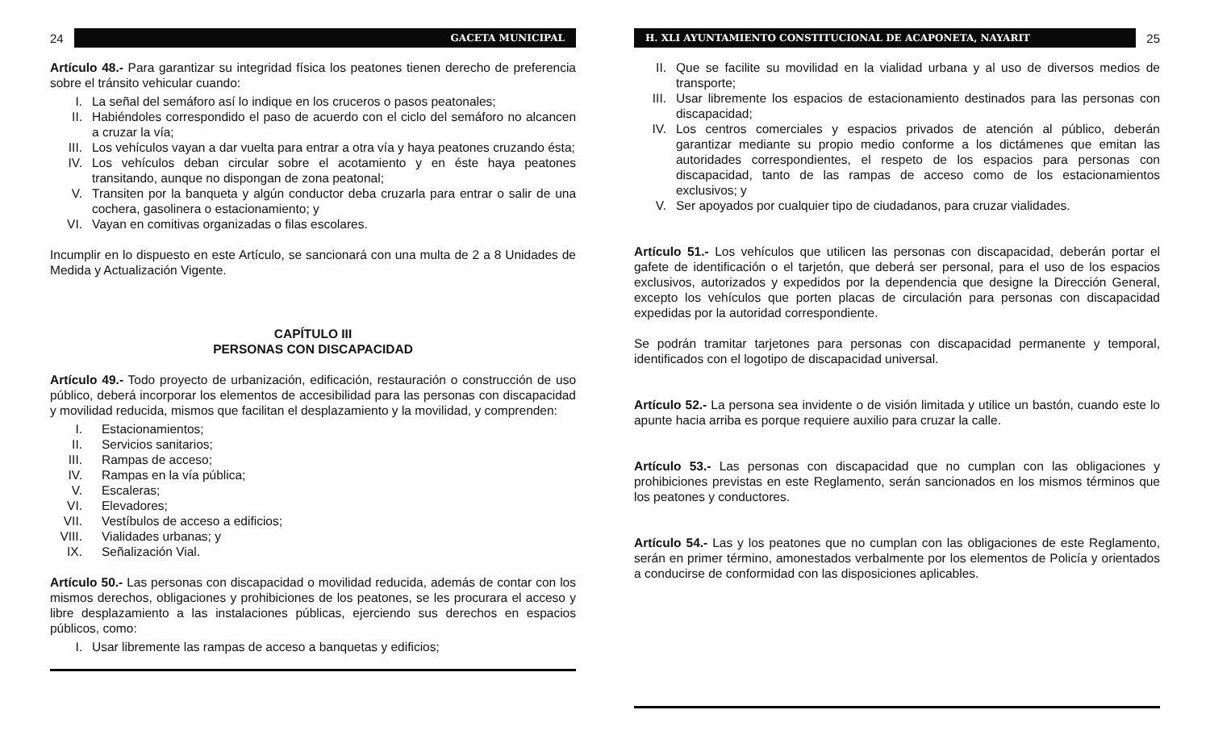24
GACETA MUNICIPAL
Artículo 48.- Para garantizar su integridad física los peatones tienen derecho de preferencia sobre el tránsito vehicular cuando:
I. La señal del semáforo así lo indique en los cruceros o pasos peatonales;
II. Habiéndoles correspondido el paso de acuerdo con el ciclo del semáforo no alcancen a cruzar la vía;
III. Los vehículos vayan a dar vuelta para entrar a otra vía y haya peatones cruzando ésta;
IV. Los vehículos deban circular sobre el acotamiento y en éste haya peatones transitando, aunque no dispongan de zona peatonal;
V. Transiten por la banqueta y algún conductor deba cruzarla para entrar o salir de una cochera, gasolinera o estacionamiento; y
VI. Vayan en comitivas organizadas o filas escolares.
Incumplir en lo dispuesto en este Artículo, se sancionará con una multa de 2 a 8 Unidades de Medida y Actualización Vigente.
CAPÍTULO III
PERSONAS CON DISCAPACIDAD
Artículo 49.- Todo proyecto de urbanización, edificación, restauración o construcción de uso público, deberá incorporar los elementos de accesibilidad para las personas con discapacidad y movilidad reducida, mismos que facilitan el desplazamiento y la movilidad, y comprenden:
I. Estacionamientos;
II. Servicios sanitarios;
III. Rampas de acceso;
IV. Rampas en la vía pública;
V. Escaleras;
VI. Elevadores;
VII. Vestíbulos de acceso a edificios;
VIII. Vialidades urbanas; y
IX. Señalización Vial.
Artículo 50.- Las personas con discapacidad o movilidad reducida, además de contar con los mismos derechos, obligaciones y prohibiciones de los peatones, se les procurara el acceso y libre desplazamiento a las instalaciones públicas, ejerciendo sus derechos en espacios públicos, como:
I. Usar libremente las rampas de acceso a banquetas y edificios;
H. XLI AYUNTAMIENTO CONSTITUCIONAL DE ACAPONETA, NAYARIT
25
II. Que se facilite su movilidad en la vialidad urbana y al uso de diversos medios de transporte;
III. Usar libremente los espacios de estacionamiento destinados para las personas con discapacidad;
IV. Los centros comerciales y espacios privados de atención al público, deberán garantizar mediante su propio medio conforme a los dictámenes que emitan las autoridades correspondientes, el respeto de los espacios para personas con discapacidad, tanto de las rampas de acceso como de los estacionamientos exclusivos; y
V. Ser apoyados por cualquier tipo de ciudadanos, para cruzar vialidades.
Artículo 51.- Los vehículos que utilicen las personas con discapacidad, deberán portar el gafete de identificación o el tarjetón, que deberá ser personal, para el uso de los espacios exclusivos, autorizados y expedidos por la dependencia que designe la Dirección General, excepto los vehículos que porten placas de circulación para personas con discapacidad expedidas por la autoridad correspondiente.
Se podrán tramitar tarjetones para personas con discapacidad permanente y temporal, identificados con el logotipo de discapacidad universal.
Artículo 52.- La persona sea invidente o de visión limitada y utilice un bastón, cuando este lo apunte hacia arriba es porque requiere auxilio para cruzar la calle.
Artículo 53.- Las personas con discapacidad que no cumplan con las obligaciones y prohibiciones previstas en este Reglamento, serán sancionados en los mismos términos que los peatones y conductores.
Artículo 54.- Las y los peatones que no cumplan con las obligaciones de este Reglamento, serán en primer término, amonestados verbalmente por los elementos de Policía y orientados a conducirse de conformidad con las disposiciones aplicables.